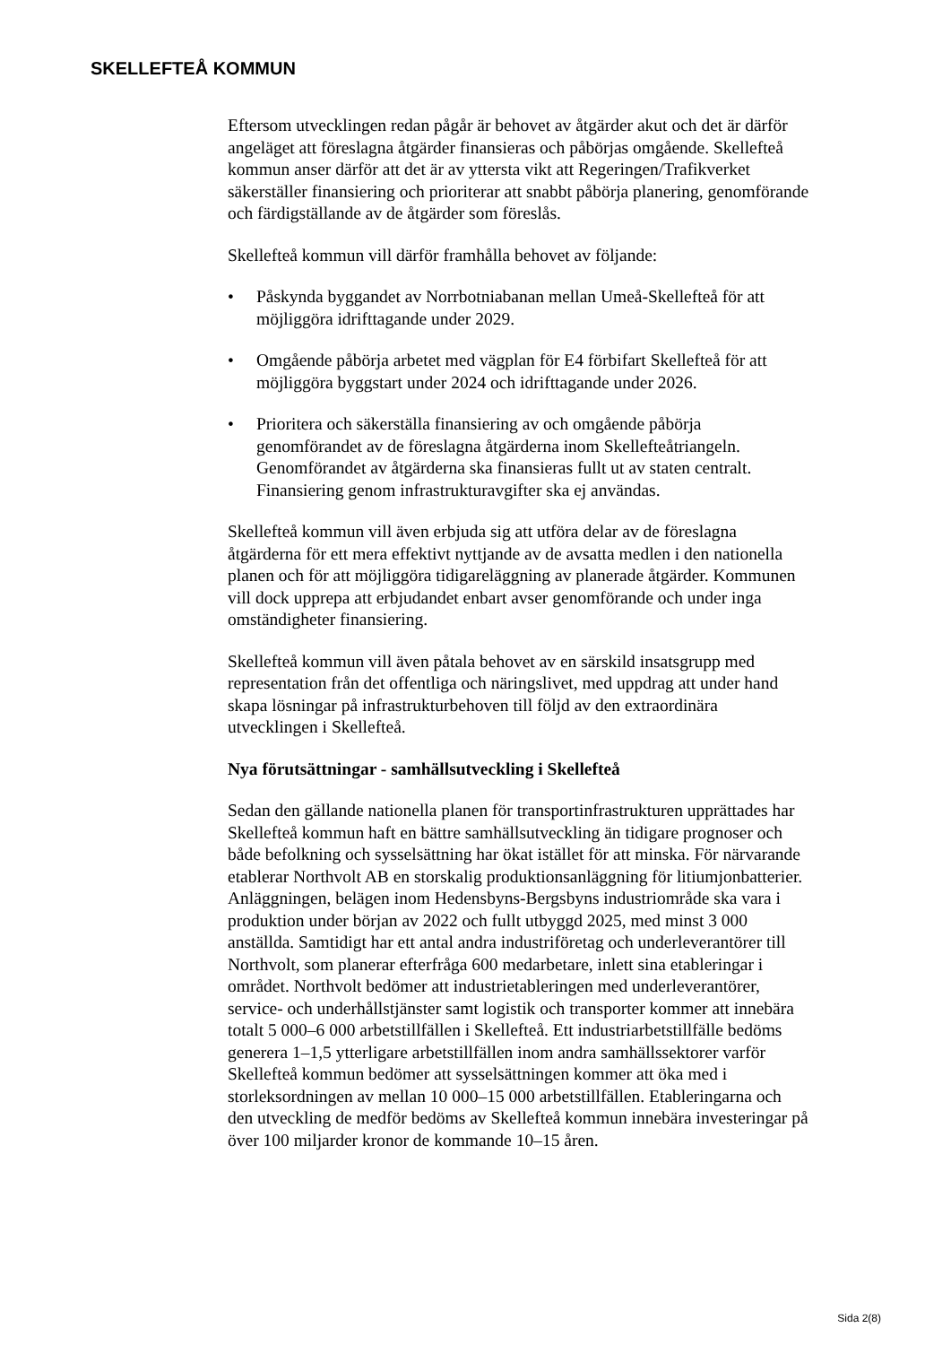SKELLEFTEÅ KOMMUN
Eftersom utvecklingen redan pågår är behovet av åtgärder akut och det är därför angeläget att föreslagna åtgärder finansieras och påbörjas omgående. Skellefteå kommun anser därför att det är av yttersta vikt att Regeringen/Trafikverket säkerställer finansiering och prioriterar att snabbt påbörja planering, genomförande och färdigställande av de åtgärder som föreslås.
Skellefteå kommun vill därför framhålla behovet av följande:
• Påskynda byggandet av Norrbotniabanan mellan Umeå-Skellefteå för att möjliggöra idrifttagande under 2029.
• Omgående påbörja arbetet med vägplan för E4 förbifart Skellefteå för att möjliggöra byggstart under 2024 och idrifttagande under 2026.
• Prioritera och säkerställa finansiering av och omgående påbörja genomförandet av de föreslagna åtgärderna inom Skellefteåtriangeln. Genomförandet av åtgärderna ska finansieras fullt ut av staten centralt. Finansiering genom infrastrukturavgifter ska ej användas.
Skellefteå kommun vill även erbjuda sig att utföra delar av de föreslagna åtgärderna för ett mera effektivt nyttjande av de avsatta medlen i den nationella planen och för att möjliggöra tidigareläggning av planerade åtgärder. Kommunen vill dock upprepa att erbjudandet enbart avser genomförande och under inga omständigheter finansiering.
Skellefteå kommun vill även påtala behovet av en särskild insatsgrupp med representation från det offentliga och näringslivet, med uppdrag att under hand skapa lösningar på infrastrukturbehoven till följd av den extraordinära utvecklingen i Skellefteå.
Nya förutsättningar - samhällsutveckling i Skellefteå
Sedan den gällande nationella planen för transportinfrastrukturen upprättades har Skellefteå kommun haft en bättre samhällsutveckling än tidigare prognoser och både befolkning och sysselsättning har ökat istället för att minska. För närvarande etablerar Northvolt AB en storskalig produktionsanläggning för litiumjonbatterier. Anläggningen, belägen inom Hedensbyns-Bergsbyns industriområde ska vara i produktion under början av 2022 och fullt utbyggd 2025, med minst 3 000 anställda. Samtidigt har ett antal andra industriföretag och underleverantörer till Northvolt, som planerar efterfråga 600 medarbetare, inlett sina etableringar i området. Northvolt bedömer att industrietableringen med underleverantörer, service- och underhållstjänster samt logistik och transporter kommer att innebära totalt 5 000–6 000 arbetstillfällen i Skellefteå. Ett industriarbetstillfälle bedöms generera 1–1,5 ytterligare arbetstillfällen inom andra samhällssektorer varför Skellefteå kommun bedömer att sysselsättningen kommer att öka med i storleksordningen av mellan 10 000–15 000 arbetstillfällen. Etableringarna och den utveckling de medför bedöms av Skellefteå kommun innebära investeringar på över 100 miljarder kronor de kommande 10–15 åren.
Sida 2(8)